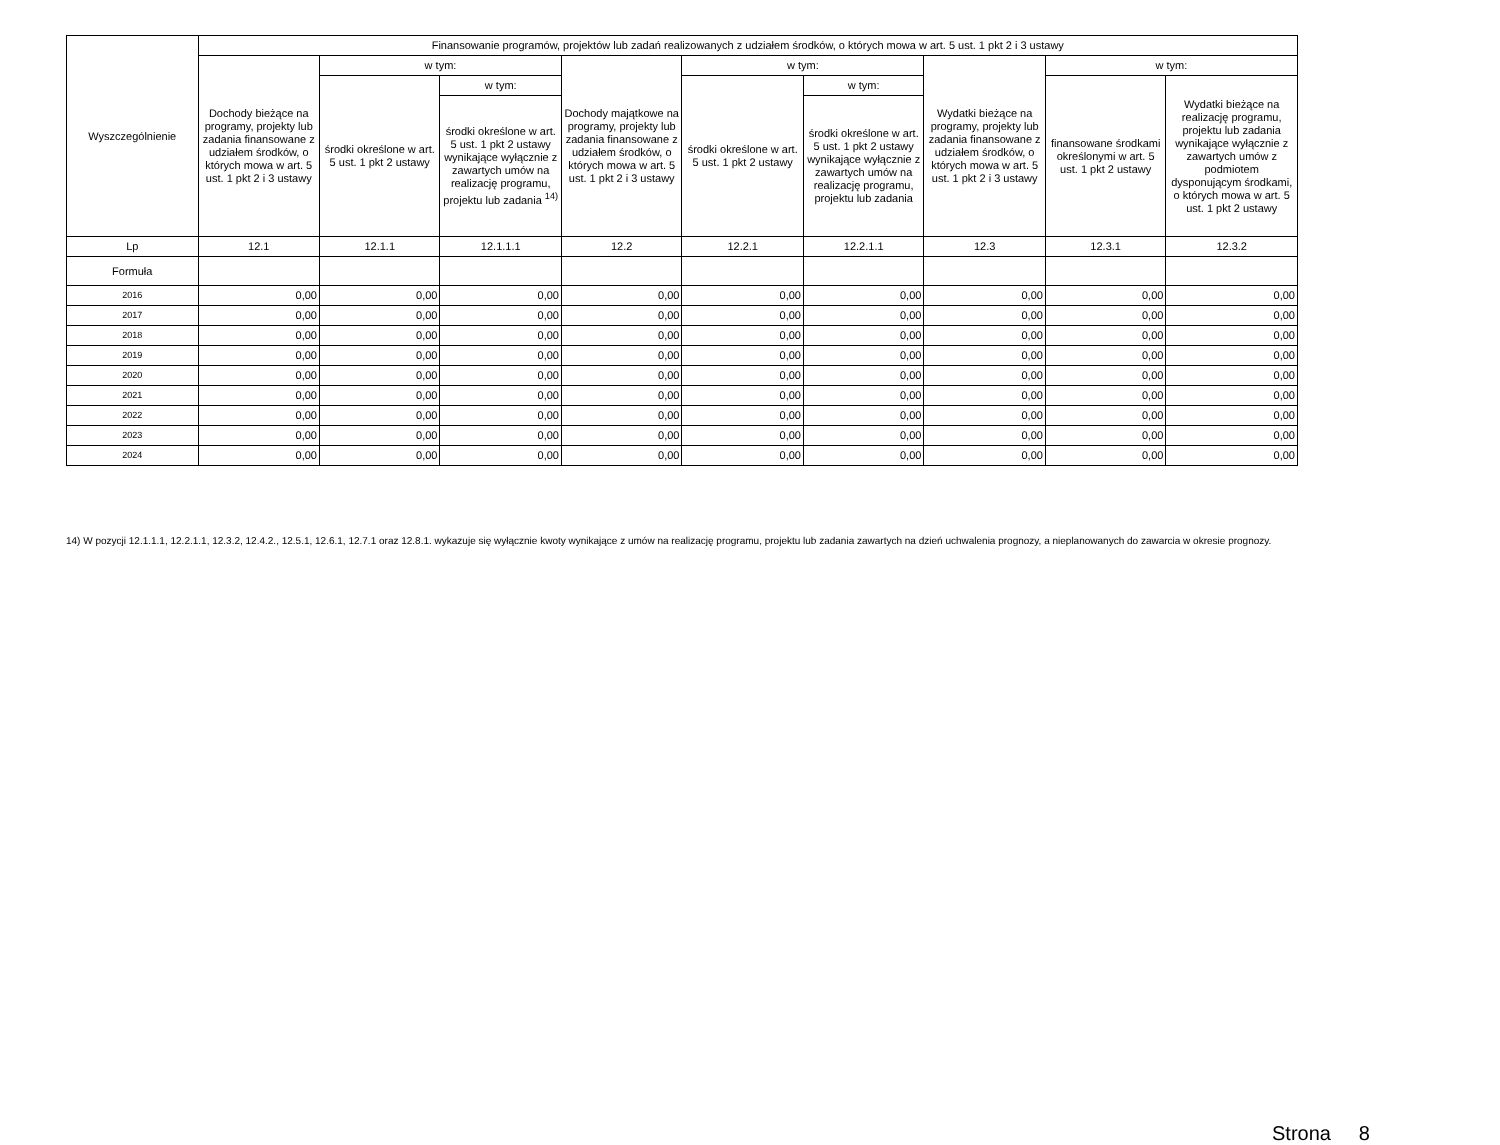| Wyszczególnienie | Finansowanie programów, projektów lub zadań realizowanych z udziałem środków, o których mowa w art. 5 ust. 1 pkt 2 i 3 ustawy | | | | | | | | |
| --- | --- | --- | --- | --- | --- | --- | --- | --- | --- |
| | Dochody bieżące na programy, projekty lub zadania finansowane z udziałem środków, o których mowa w art. 5 ust. 1 pkt 2 i 3 ustawy | w tym: | | Dochody majątkowe na programy, projekty lub zadania finansowane z udziałem środków, o których mowa w art. 5 ust. 1 pkt 2 i 3 ustawy | w tym: | | Wydatki bieżące na programy, projekty lub zadania finansowane z udziałem środków, o których mowa w art. 5 ust. 1 pkt 2 i 3 ustawy | w tym: | |
| | | środki określone w art. 5 ust. 1 pkt 2 ustawy | w tym: | | środki określone w art. 5 ust. 1 pkt 2 ustawy | w tym: | | finansowane środkami określonymi w art. 5 ust. 1 pkt 2 ustawy | Wydatki bieżące na realizację programu, projektu lub zadania wynikające wyłącznie z zawartych umów z podmiotem dysponującym środkami, o których mowa w art. 5 ust. 1 pkt 2 ustawy |
| | | | środki określone w art. 5 ust. 1 pkt 2 ustawy wynikające wyłącznie z zawartych umów na realizację programu, projektu lub zadania <sup>14)</sup> | | | środki określone w art. 5 ust. 1 pkt 2 ustawy wynikające wyłącznie z zawartych umów na realizację programu, projektu lub zadania | | | |
| Lp | 12.1 | 12.1.1 | 12.1.1.1 | 12.2 | 12.2.1 | 12.2.1.1 | 12.3 | 12.3.1 | 12.3.2 |
| Formuła | | | | | | | | | |
| 2016 | 0,00 | 0,00 | 0,00 | 0,00 | 0,00 | 0,00 | 0,00 | 0,00 | 0,00 |
| 2017 | 0,00 | 0,00 | 0,00 | 0,00 | 0,00 | 0,00 | 0,00 | 0,00 | 0,00 |
| 2018 | 0,00 | 0,00 | 0,00 | 0,00 | 0,00 | 0,00 | 0,00 | 0,00 | 0,00 |
| 2019 | 0,00 | 0,00 | 0,00 | 0,00 | 0,00 | 0,00 | 0,00 | 0,00 | 0,00 |
| 2020 | 0,00 | 0,00 | 0,00 | 0,00 | 0,00 | 0,00 | 0,00 | 0,00 | 0,00 |
| 2021 | 0,00 | 0,00 | 0,00 | 0,00 | 0,00 | 0,00 | 0,00 | 0,00 | 0,00 |
| 2022 | 0,00 | 0,00 | 0,00 | 0,00 | 0,00 | 0,00 | 0,00 | 0,00 | 0,00 |
| 2023 | 0,00 | 0,00 | 0,00 | 0,00 | 0,00 | 0,00 | 0,00 | 0,00 | 0,00 |
| 2024 | 0,00 | 0,00 | 0,00 | 0,00 | 0,00 | 0,00 | 0,00 | 0,00 | 0,00 |
14) W pozycji 12.1.1.1, 12.2.1.1, 12.3.2, 12.4.2., 12.5.1, 12.6.1, 12.7.1 oraz 12.8.1. wykazuje się wyłącznie kwoty wynikające z umów na realizację programu, projektu lub zadania zawartych na dzień uchwalenia prognozy, a nieplanowanych do zawarcia w okresie prognozy.
Strona 8